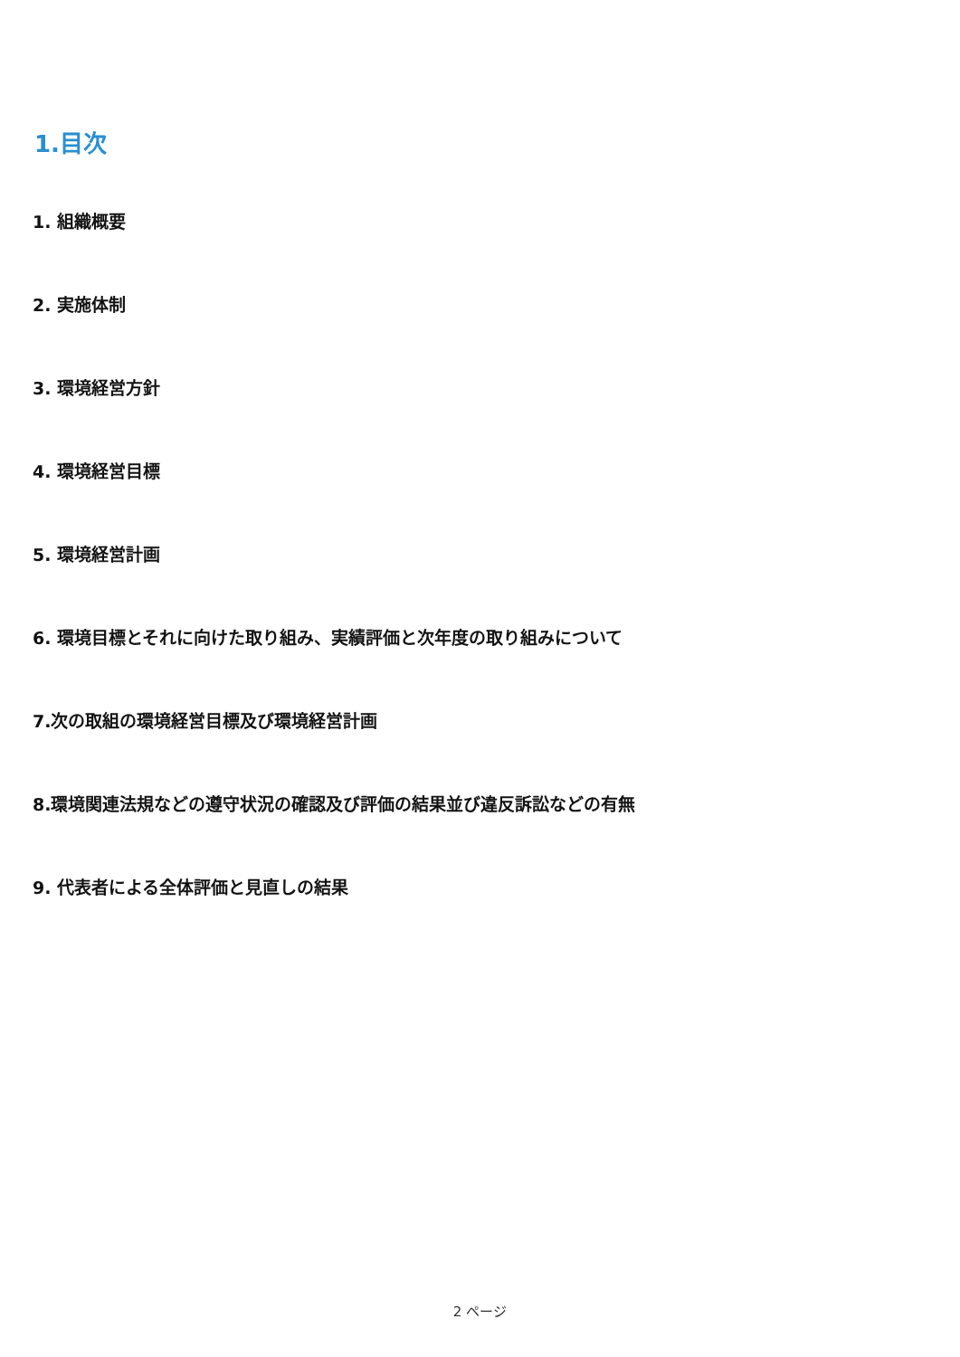1.目次
1. 組織概要
2. 実施体制
3. 環境経営方針
4. 環境経営目標
5. 環境経営計画
6. 環境目標とそれに向けた取り組み、実績評価と次年度の取り組みについて
7.次の取組の環境経営目標及び環境経営計画
8.環境関連法規などの遵守状況の確認及び評価の結果並び違反訴訟などの有無
9. 代表者による全体評価と見直しの結果
2 ページ